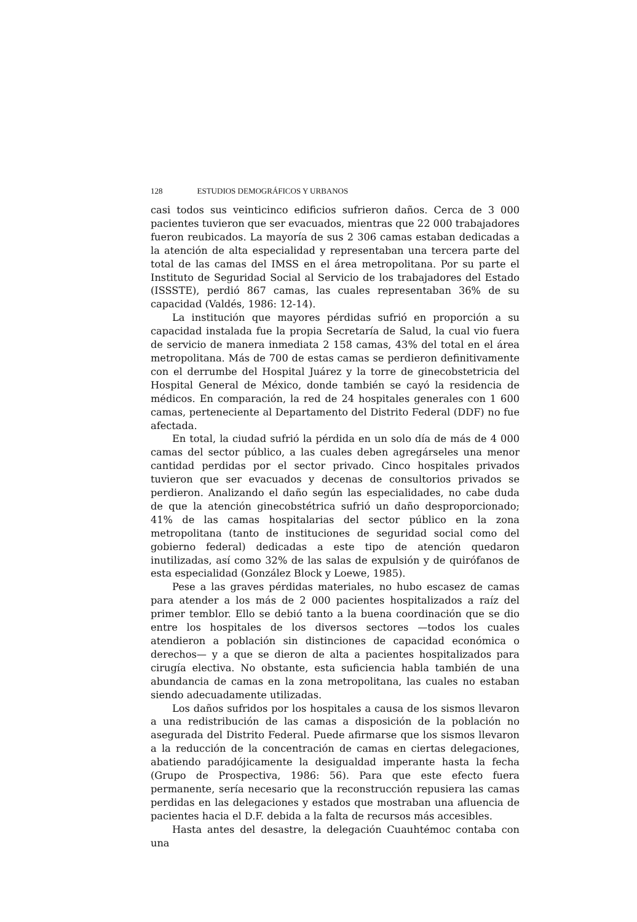128 ESTUDIOS DEMOGRÁFICOS Y URBANOS
casi todos sus veinticinco edificios sufrieron daños. Cerca de 3 000 pacientes tuvieron que ser evacuados, mientras que 22 000 trabajadores fueron reubicados. La mayoría de sus 2 306 camas estaban dedicadas a la atención de alta especialidad y representaban una tercera parte del total de las camas del IMSS en el área metropolitana. Por su parte el Instituto de Seguridad Social al Servicio de los trabajadores del Estado (ISSSTE), perdió 867 camas, las cuales representaban 36% de su capacidad (Valdés, 1986: 12-14).
La institución que mayores pérdidas sufrió en proporción a su capacidad instalada fue la propia Secretaría de Salud, la cual vio fuera de servicio de manera inmediata 2 158 camas, 43% del total en el área metropolitana. Más de 700 de estas camas se perdieron definitivamente con el derrumbe del Hospital Juárez y la torre de ginecobstetricia del Hospital General de México, donde también se cayó la residencia de médicos. En comparación, la red de 24 hospitales generales con 1 600 camas, perteneciente al Departamento del Distrito Federal (DDF) no fue afectada.
En total, la ciudad sufrió la pérdida en un solo día de más de 4 000 camas del sector público, a las cuales deben agregárseles una menor cantidad perdidas por el sector privado. Cinco hospitales privados tuvieron que ser evacuados y decenas de consultorios privados se perdieron. Analizando el daño según las especialidades, no cabe duda de que la atención ginecobstétrica sufrió un daño desproporcionado; 41% de las camas hospitalarias del sector público en la zona metropolitana (tanto de instituciones de seguridad social como del gobierno federal) dedicadas a este tipo de atención quedaron inutilizadas, así como 32% de las salas de expulsión y de quirófanos de esta especialidad (González Block y Loewe, 1985).
Pese a las graves pérdidas materiales, no hubo escasez de camas para atender a los más de 2 000 pacientes hospitalizados a raíz del primer temblor. Ello se debió tanto a la buena coordinación que se dio entre los hospitales de los diversos sectores —todos los cuales atendieron a población sin distinciones de capacidad económica o derechos— y a que se dieron de alta a pacientes hospitalizados para cirugía electiva. No obstante, esta suficiencia habla también de una abundancia de camas en la zona metropolitana, las cuales no estaban siendo adecuadamente utilizadas.
Los daños sufridos por los hospitales a causa de los sismos llevaron a una redistribución de las camas a disposición de la población no asegurada del Distrito Federal. Puede afirmarse que los sismos llevaron a la reducción de la concentración de camas en ciertas delegaciones, abatiendo paradójicamente la desigualdad imperante hasta la fecha (Grupo de Prospectiva, 1986: 56). Para que este efecto fuera permanente, sería necesario que la reconstrucción repusiera las camas perdidas en las delegaciones y estados que mostraban una afluencia de pacientes hacia el D.F. debida a la falta de recursos más accesibles.
Hasta antes del desastre, la delegación Cuauhtémoc contaba con una